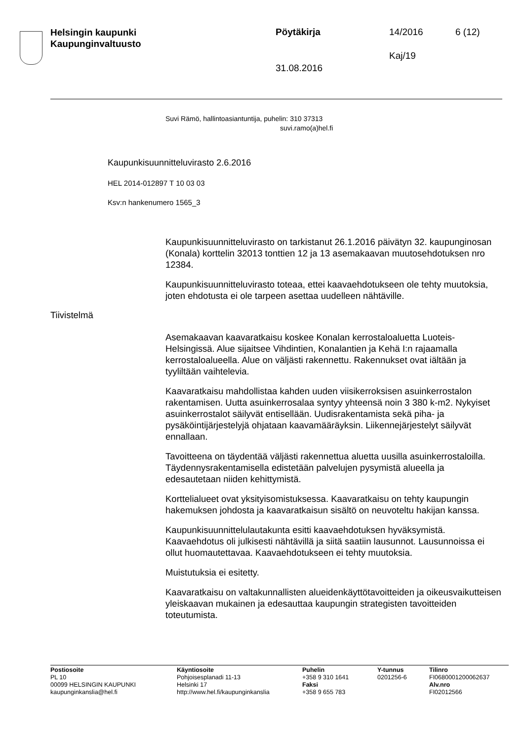Helsingin kaupunki
Kaupunginvaltuusto
Pöytäkirja 14/2016 6 (12)
Kaj/19
31.08.2016
Suvi Rämö, hallintoasiantuntija, puhelin: 310 37313
suvi.ramo(a)hel.fi
Kaupunkisuunnitteluvirasto 2.6.2016
HEL 2014-012897 T 10 03 03
Ksv:n hankenumero 1565_3
Kaupunkisuunnitteluvirasto on tarkistanut 26.1.2016 päivätyn 32. kaupunginosan (Konala) korttelin 32013 tonttien 12 ja 13 asemakaavan muutosehdotuksen nro 12384.
Kaupunkisuunnitteluvirasto toteaa, ettei kaavaehdotukseen ole tehty muutoksia, joten ehdotusta ei ole tarpeen asettaa uudelleen nähtäville.
Tiivistelmä
Asemakaavan kaavaratkaisu koskee Konalan kerrostaloaluetta Luoteis-Helsingissä. Alue sijaitsee Vihdintien, Konalantien ja Kehä I:n rajaamalla kerrostaloalueella. Alue on väljästi rakennettu. Rakennukset ovat iältään ja tyyliltään vaihtelevia.
Kaavaratkaisu mahdollistaa kahden uuden viisikerroksisen asuinkerrostalon rakentamisen. Uutta asuinkerrosalaa syntyy yhteensä noin 3 380 k-m2. Nykyiset asuinkerrostalot säilyvät entisellään. Uudisrakentamista sekä piha- ja pysäköintijärjestelyjä ohjataan kaavamääräyksin. Liikennejärjestelyt säilyvät ennallaan.
Tavoitteena on täydentää väljästi rakennettua aluetta uusilla asuinkerrostaloilla. Täydennysrakentamisella edistetään palvelujen pysymistä alueella ja edesautetaan niiden kehittymistä.
Korttelialueet ovat yksityisomistuksessa. Kaavaratkaisu on tehty kaupungin hakemuksen johdosta ja kaavaratkaisun sisältö on neuvoteltu hakijan kanssa.
Kaupunkisuunnittelulautakunta esitti kaavaehdotuksen hyväksymistä. Kaavaehdotus oli julkisesti nähtävillä ja siitä saatiin lausunnot. Lausunnoissa ei ollut huomautettavaa. Kaavaehdotukseen ei tehty muutoksia.
Muistutuksia ei esitetty.
Kaavaratkaisu on valtakunnallisten alueidenkäyttötavoitteiden ja oikeusvaikutteisen yleiskaavan mukainen ja edesauttaa kaupungin strategisten tavoitteiden toteutumista.
Postiosoite
PL 10
00099 HELSINGIN KAUPUNKI
kaupunginkanslia@hel.fi
Käyntiosoite
Pohjoisesplanadi 11-13
Helsinki 17
http://www.hel.fi/kaupunginkanslia
Puhelin
+358 9 310 1641
Faksi
+358 9 655 783
Y-tunnus
0201256-6
Tilinro
FI0680001200062637
Alv.nro
FI02012566